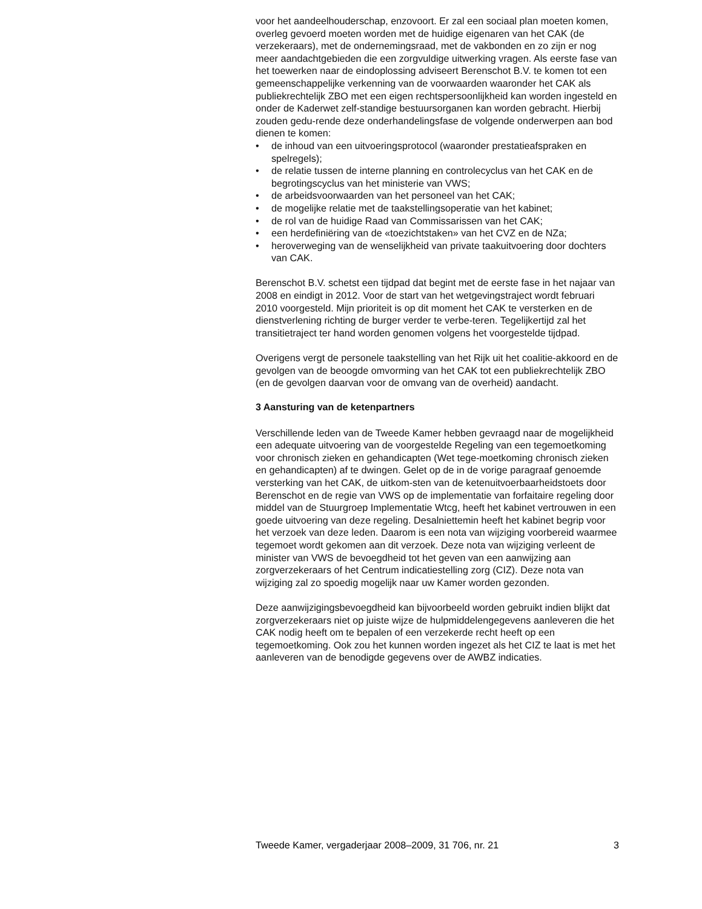voor het aandeelhouderschap, enzovoort. Er zal een sociaal plan moeten komen, overleg gevoerd moeten worden met de huidige eigenaren van het CAK (de verzekeraars), met de ondernemingsraad, met de vakbonden en zo zijn er nog meer aandachtgebieden die een zorgvuldige uitwerking vragen. Als eerste fase van het toewerken naar de eindoplossing adviseert Berenschot B.V. te komen tot een gemeenschappelijke verkenning van de voorwaarden waaronder het CAK als publiekrechtelijk ZBO met een eigen rechtspersoonlijkheid kan worden ingesteld en onder de Kaderwet zelf-standige bestuursorganen kan worden gebracht. Hierbij zouden gedu-rende deze onderhandelingsfase de volgende onderwerpen aan bod dienen te komen:
• de inhoud van een uitvoeringsprotocol (waaronder prestatieafspraken en spelregels);
• de relatie tussen de interne planning en controlecyclus van het CAK en de begrotingscyclus van het ministerie van VWS;
• de arbeidsvoorwaarden van het personeel van het CAK;
• de mogelijke relatie met de taakstellingsoperatie van het kabinet;
• de rol van de huidige Raad van Commissarissen van het CAK;
• een herdefiniëring van de «toezichtstaken» van het CVZ en de NZa;
• heroverweging van de wenselijkheid van private taakuitvoering door dochters van CAK.
Berenschot B.V. schetst een tijdpad dat begint met de eerste fase in het najaar van 2008 en eindigt in 2012. Voor de start van het wetgevingstraject wordt februari 2010 voorgesteld. Mijn prioriteit is op dit moment het CAK te versterken en de dienstverlening richting de burger verder te verbe-teren. Tegelijkertijd zal het transitietraject ter hand worden genomen volgens het voorgestelde tijdpad.
Overigens vergt de personele taakstelling van het Rijk uit het coalitie-akkoord en de gevolgen van de beoogde omvorming van het CAK tot een publiekrechtelijk ZBO (en de gevolgen daarvan voor de omvang van de overheid) aandacht.
3 Aansturing van de ketenpartners
Verschillende leden van de Tweede Kamer hebben gevraagd naar de mogelijkheid een adequate uitvoering van de voorgestelde Regeling van een tegemoetkoming voor chronisch zieken en gehandicapten (Wet tege-moetkoming chronisch zieken en gehandicapten) af te dwingen. Gelet op de in de vorige paragraaf genoemde versterking van het CAK, de uitkom-sten van de ketenuitvoerbaarheidstoets door Berenschot en de regie van VWS op de implementatie van forfaitaire regeling door middel van de Stuurgroep Implementatie Wtcg, heeft het kabinet vertrouwen in een goede uitvoering van deze regeling. Desalniettemin heeft het kabinet begrip voor het verzoek van deze leden. Daarom is een nota van wijziging voorbereid waarmee tegemoet wordt gekomen aan dit verzoek. Deze nota van wijziging verleent de minister van VWS de bevoegdheid tot het geven van een aanwijzing aan zorgverzekeraars of het Centrum indicatiestelling zorg (CIZ). Deze nota van wijziging zal zo spoedig mogelijk naar uw Kamer worden gezonden.
Deze aanwijzigingsbevoegdheid kan bijvoorbeeld worden gebruikt indien blijkt dat zorgverzekeraars niet op juiste wijze de hulpmiddelengegevens aanleveren die het CAK nodig heeft om te bepalen of een verzekerde recht heeft op een tegemoetkoming. Ook zou het kunnen worden ingezet als het CIZ te laat is met het aanleveren van de benodigde gegevens over de AWBZ indicaties.
Tweede Kamer, vergaderjaar 2008–2009, 31 706, nr. 21 3